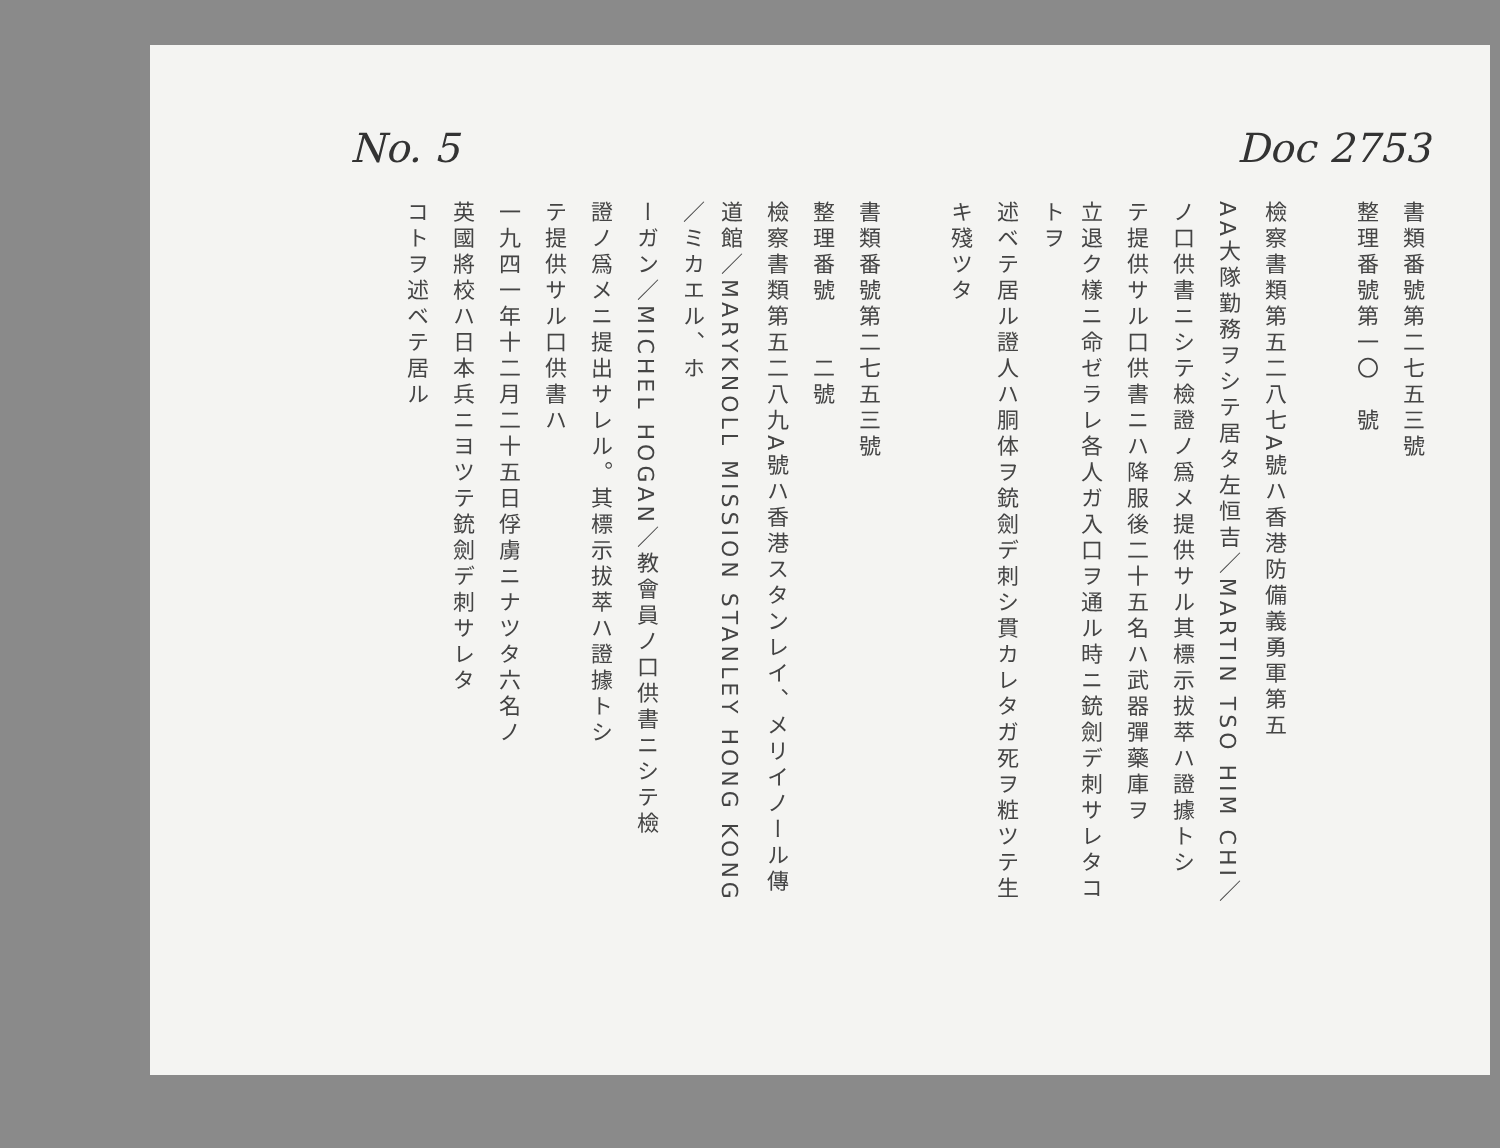No. 5 Doc 2753
書類番號第二七五三號
整理番號第一〇　號
檢察書類第五二八七A號ハ香港防備義勇軍第五
AA大隊勤務ヲシテ居タ左恒吉／MARTIN TSO HIM CHI／
ノ口供書ニシテ檢證ノ爲メ提供サル其標示拔萃ハ證據トシ
テ提供サル口供書ニハ降服後二十五名ハ武器彈藥庫ヲ
立退ク樣ニ命ゼラレ各人ガ入口ヲ通ル時ニ銃劍デ刺サレタコトヲ
述ベテ居ル證人ハ胴体ヲ銃劍デ刺シ貫カレタガ死ヲ粧ツテ生
キ殘ツタ
書類番號第二七五三號
整理番號　　二號
檢察書類第五二八九A號ハ香港スタンレイ、メリイノール傳
道館／MARYKNOLL MISSION STANLEY HONG KONG／ミカエル、ホ
ーガン／MICHEL HOGAN／教會員ノ口供書ニシテ檢
證ノ爲メニ提出サレル。其標示拔萃ハ證據トシ
テ提供サル口供書ハ
一九四一年十二月二十五日俘虜ニナツタ六名ノ
英國將校ハ日本兵ニヨツテ銃劍デ刺サレタ
コトヲ述ベテ居ル